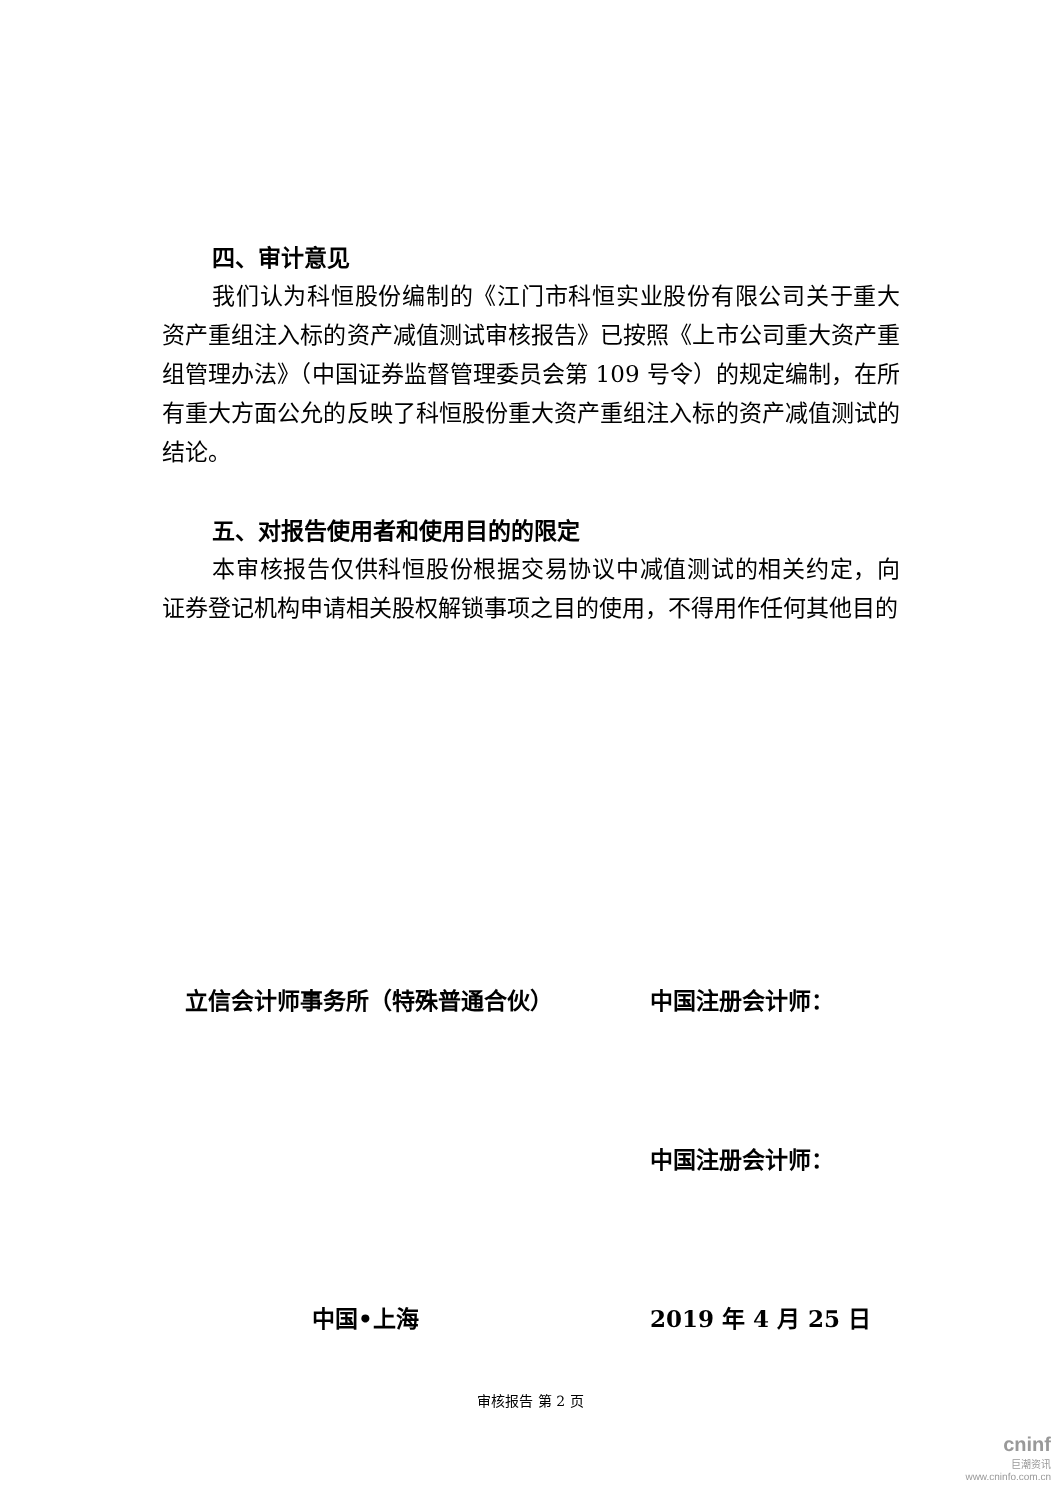四、审计意见
我们认为科恒股份编制的《江门市科恒实业股份有限公司关于重大资产重组注入标的资产减值测试审核报告》已按照《上市公司重大资产重组管理办法》（中国证券监督管理委员会第 109 号令）的规定编制，在所有重大方面公允的反映了科恒股份重大资产重组注入标的资产减值测试的结论。
五、对报告使用者和使用目的的限定
本审核报告仅供科恒股份根据交易协议中减值测试的相关约定，向证券登记机构申请相关股权解锁事项之目的使用，不得用作任何其他目的
立信会计师事务所（特殊普通合伙） 中国注册会计师：
中国注册会计师：
中国•上海 2019 年 4 月 25 日
审核报告 第 2 页
cninf
巨潮资讯
www.cninfo.com.cn